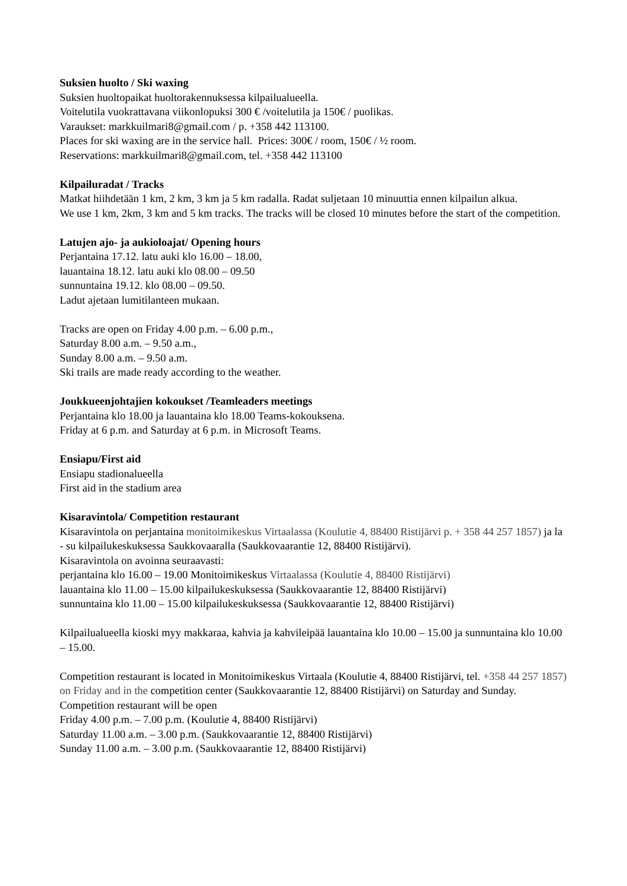Suksien huolto / Ski waxing
Suksien huoltopaikat huoltorakennuksessa kilpailualueella.
Voitelutila vuokrattavana viikonlopuksi 300 € /voitelutila ja 150€ / puolikas.
Varaukset: markkuilmari8@gmail.com / p. +358 442 113100.
Places for ski waxing are in the service hall. Prices: 300€ / room, 150€ / ½ room.
Reservations: markkuilmari8@gmail.com, tel. +358 442 113100
Kilpailuradat / Tracks
Matkat hiihdetään 1 km, 2 km, 3 km ja 5 km radalla. Radat suljetaan 10 minuuttia ennen kilpailun alkua.
We use 1 km, 2km, 3 km and 5 km tracks. The tracks will be closed 10 minutes before the start of the competition.
Latujen ajo- ja aukioloajat/ Opening hours
Perjantaina 17.12. latu auki klo 16.00 – 18.00,
lauantaina 18.12. latu auki klo 08.00 – 09.50
sunnuntaina 19.12. klo 08.00 – 09.50.
Ladut ajetaan lumitilanteen mukaan.
Tracks are open on Friday 4.00 p.m. – 6.00 p.m.,
Saturday 8.00 a.m. – 9.50 a.m.,
Sunday 8.00 a.m. – 9.50 a.m.
Ski trails are made ready according to the weather.
Joukkueenjohtajien kokoukset /Teamleaders meetings
Perjantaina klo 18.00 ja lauantaina klo 18.00 Teams-kokouksena.
Friday at 6 p.m. and Saturday at 6 p.m. in Microsoft Teams.
Ensiapu/First aid
Ensiapu stadionalueella
First aid in the stadium area
Kisaravintola/ Competition restaurant
Kisaravintola on perjantaina monitoimikeskus Virtaalassa (Koulutie 4, 88400 Ristijärvi p. + 358 44 257 1857) ja la - su kilpailukeskuksessa Saukkovaaralla (Saukkovaarantie 12, 88400 Ristijärvi).
Kisaravintola on avoinna seuraavasti:
perjantaina klo 16.00 – 19.00 Monitoimikeskus Virtaalassa (Koulutie 4, 88400 Ristijärvi)
lauantaina klo 11.00 – 15.00 kilpailukeskuksessa (Saukkovaarantie 12, 88400 Ristijärvi)
sunnuntaina klo 11.00 – 15.00 kilpailukeskuksessa (Saukkovaarantie 12, 88400 Ristijärvi)
Kilpailualueella kioski myy makkaraa, kahvia ja kahvileipää lauantaina klo 10.00 – 15.00 ja sunnuntaina klo 10.00 – 15.00.
Competition restaurant is located in Monitoimikeskus Virtaala (Koulutie 4, 88400 Ristijärvi, tel. +358 44 257 1857) on Friday and in the competition center (Saukkovaarantie 12, 88400 Ristijärvi) on Saturday and Sunday. Competition restaurant will be open
Friday 4.00 p.m. – 7.00 p.m. (Koulutie 4, 88400 Ristijärvi)
Saturday 11.00 a.m. – 3.00 p.m. (Saukkovaarantie 12, 88400 Ristijärvi)
Sunday 11.00 a.m. – 3.00 p.m. (Saukkovaarantie 12, 88400 Ristijärvi)